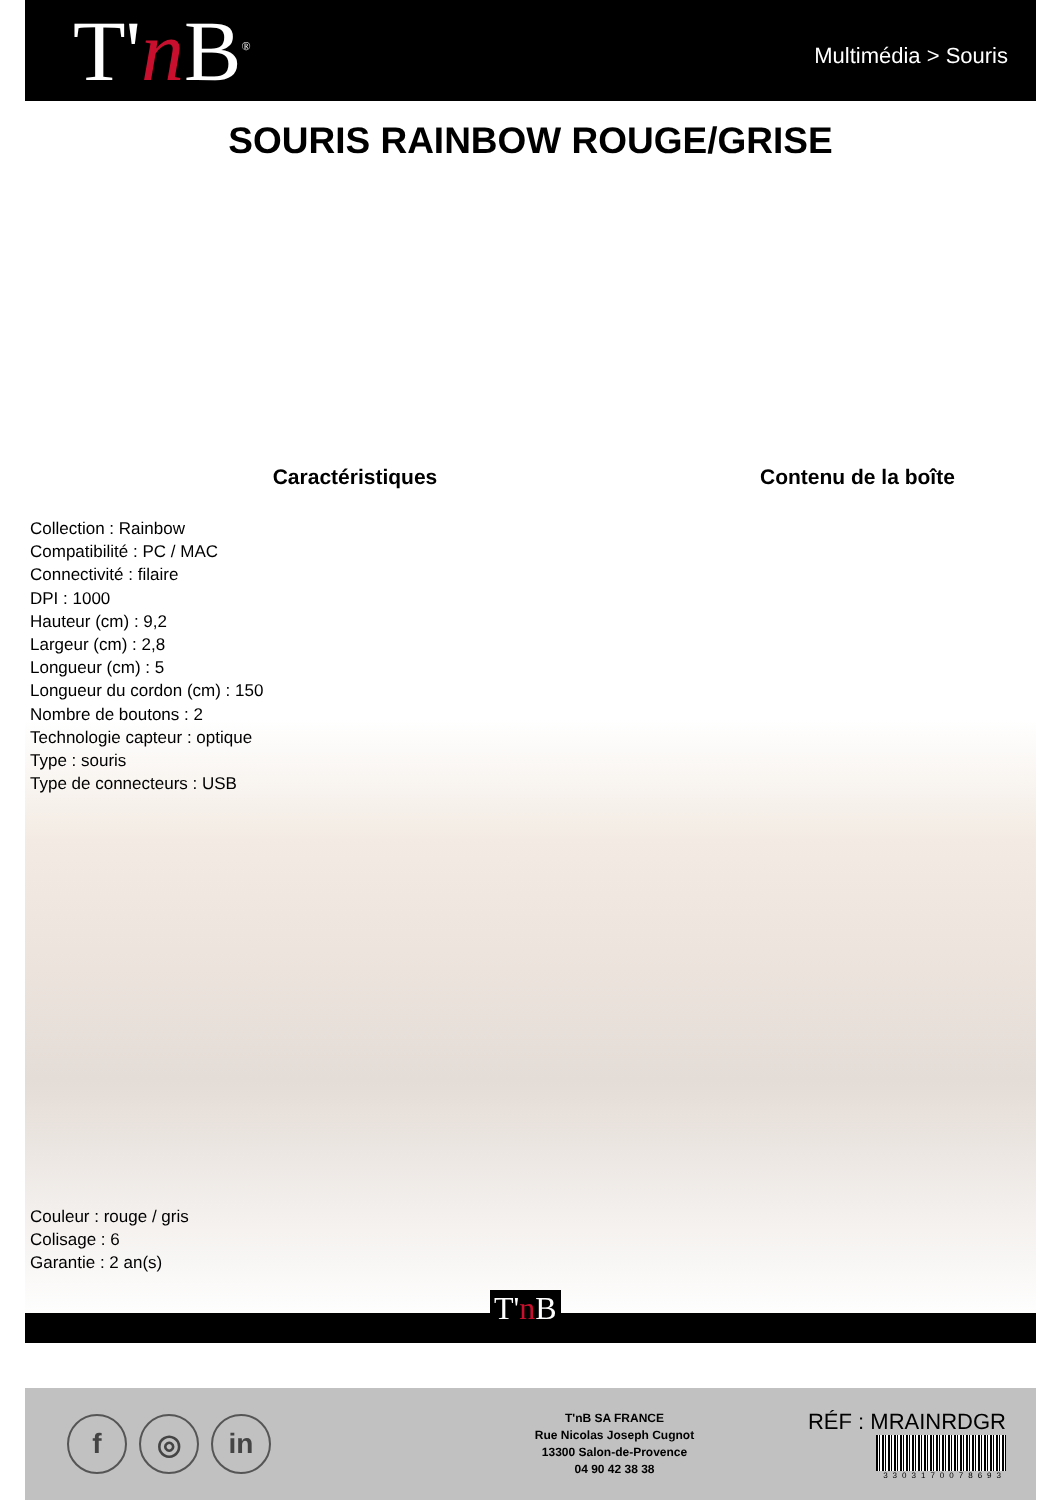T'n B<sup>®</sup>
Multimédia > Souris
SOURIS RAINBOW ROUGE/GRISE
Caractéristiques
Collection : Rainbow
Compatibilité : PC / MAC
Connectivité : filaire
DPI : 1000
Hauteur (cm) : 9,2
Largeur (cm) : 2,8
Longueur (cm) : 5
Longueur du cordon (cm) : 150
Nombre de boutons : 2
Technologie capteur : optique
Type : souris
Type de connecteurs : USB
Contenu de la boîte
Couleur : rouge / gris
Colisage : 6
Garantie : 2 an(s)
T'n B
f ◎ in
T'nB SA FRANCE
Rue Nicolas Joseph Cugnot
13300 Salon-de-Provence
04 90 42 38 38
RÉF : MRAINRDGR
3303170078693